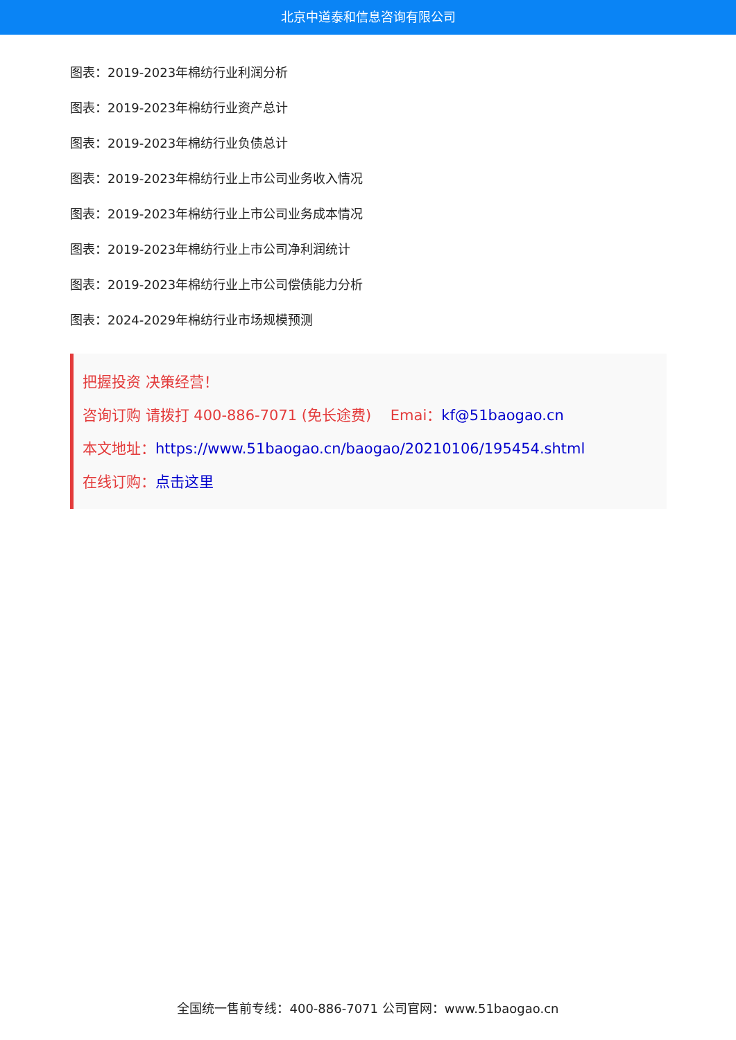北京中道泰和信息咨询有限公司
图表：2019-2023年棉纺行业利润分析
图表：2019-2023年棉纺行业资产总计
图表：2019-2023年棉纺行业负债总计
图表：2019-2023年棉纺行业上市公司业务收入情况
图表：2019-2023年棉纺行业上市公司业务成本情况
图表：2019-2023年棉纺行业上市公司净利润统计
图表：2019-2023年棉纺行业上市公司偿债能力分析
图表：2024-2029年棉纺行业市场规模预测
把握投资 决策经营！
咨询订购 请拨打 400-886-7071 (免长途费)　 Emai：kf@51baogao.cn
本文地址：https://www.51baogao.cn/baogao/20210106/195454.shtml
在线订购：点击这里
全国统一售前专线：400-886-7071 公司官网：www.51baogao.cn